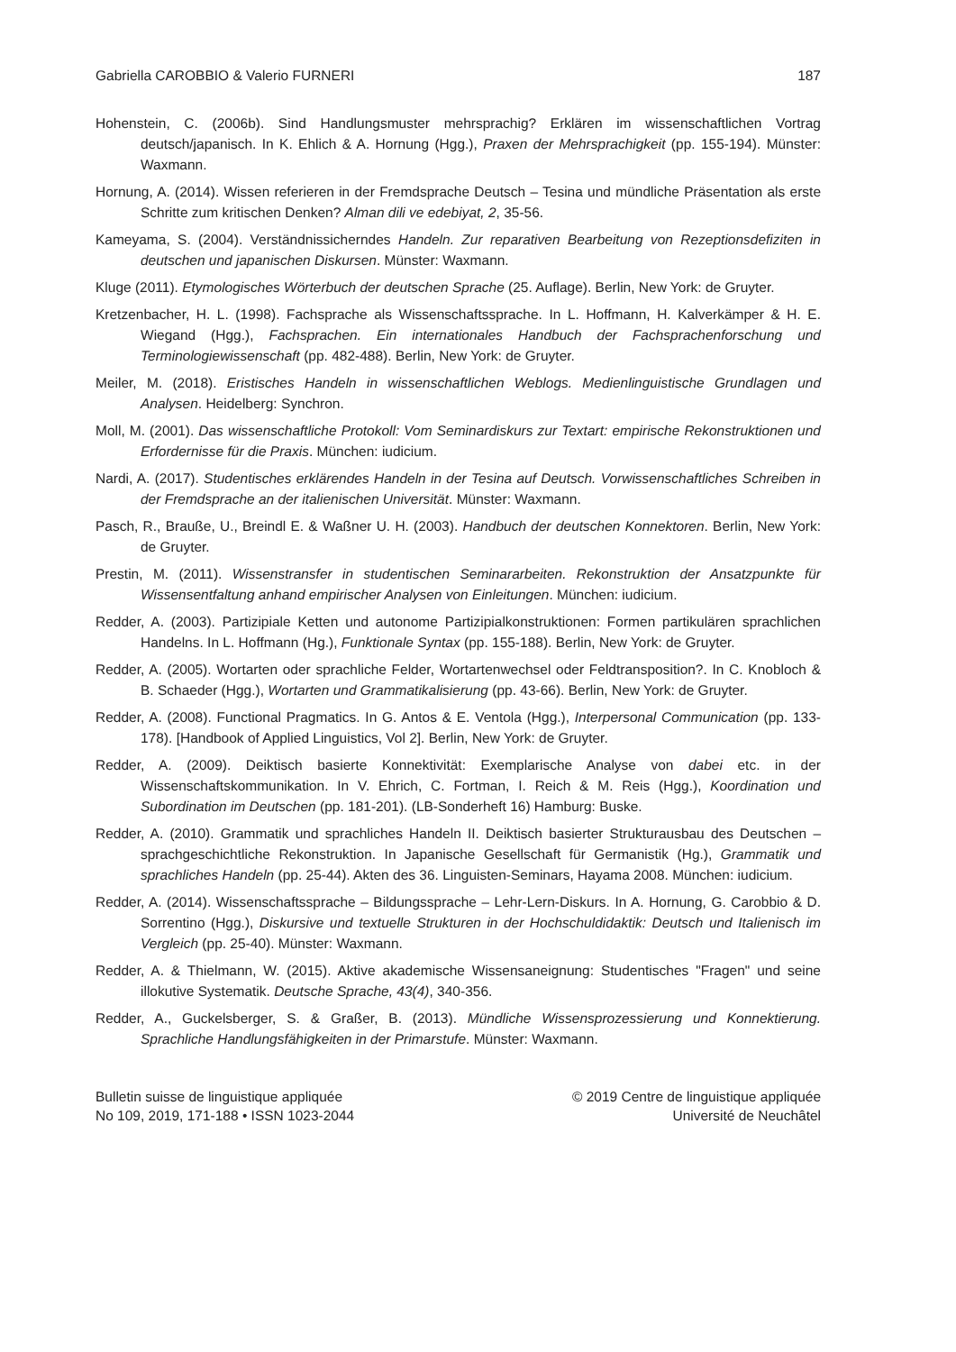Gabriella CAROBBIO & Valerio FURNERI 187
Hohenstein, C. (2006b). Sind Handlungsmuster mehrsprachig? Erklären im wissenschaftlichen Vortrag deutsch/japanisch. In K. Ehlich & A. Hornung (Hgg.), Praxen der Mehrsprachigkeit (pp. 155-194). Münster: Waxmann.
Hornung, A. (2014). Wissen referieren in der Fremdsprache Deutsch – Tesina und mündliche Präsentation als erste Schritte zum kritischen Denken? Alman dili ve edebiyat, 2, 35-56.
Kameyama, S. (2004). Verständnissicherndes Handeln. Zur reparativen Bearbeitung von Rezeptionsdefiziten in deutschen und japanischen Diskursen. Münster: Waxmann.
Kluge (2011). Etymologisches Wörterbuch der deutschen Sprache (25. Auflage). Berlin, New York: de Gruyter.
Kretzenbacher, H. L. (1998). Fachsprache als Wissenschaftssprache. In L. Hoffmann, H. Kalverkämper & H. E. Wiegand (Hgg.), Fachsprachen. Ein internationales Handbuch der Fachsprachenforschung und Terminologiewissenschaft (pp. 482-488). Berlin, New York: de Gruyter.
Meiler, M. (2018). Eristisches Handeln in wissenschaftlichen Weblogs. Medienlinguistische Grundlagen und Analysen. Heidelberg: Synchron.
Moll, M. (2001). Das wissenschaftliche Protokoll: Vom Seminardiskurs zur Textart: empirische Rekonstruktionen und Erfordernisse für die Praxis. München: iudicium.
Nardi, A. (2017). Studentisches erklärendes Handeln in der Tesina auf Deutsch. Vorwissenschaftliches Schreiben in der Fremdsprache an der italienischen Universität. Münster: Waxmann.
Pasch, R., Brauße, U., Breindl E. & Waßner U. H. (2003). Handbuch der deutschen Konnektoren. Berlin, New York: de Gruyter.
Prestin, M. (2011). Wissenstransfer in studentischen Seminararbeiten. Rekonstruktion der Ansatzpunkte für Wissensentfaltung anhand empirischer Analysen von Einleitungen. München: iudicium.
Redder, A. (2003). Partizipiale Ketten und autonome Partizipialkonstruktionen: Formen partikulären sprachlichen Handelns. In L. Hoffmann (Hg.), Funktionale Syntax (pp. 155-188). Berlin, New York: de Gruyter.
Redder, A. (2005). Wortarten oder sprachliche Felder, Wortartenwechsel oder Feldtransposition?. In C. Knobloch & B. Schaeder (Hgg.), Wortarten und Grammatikalisierung (pp. 43-66). Berlin, New York: de Gruyter.
Redder, A. (2008). Functional Pragmatics. In G. Antos & E. Ventola (Hgg.), Interpersonal Communication (pp. 133-178). [Handbook of Applied Linguistics, Vol 2]. Berlin, New York: de Gruyter.
Redder, A. (2009). Deiktisch basierte Konnektivität: Exemplarische Analyse von dabei etc. in der Wissenschaftskommunikation. In V. Ehrich, C. Fortman, I. Reich & M. Reis (Hgg.), Koordination und Subordination im Deutschen (pp. 181-201). (LB-Sonderheft 16) Hamburg: Buske.
Redder, A. (2010). Grammatik und sprachliches Handeln II. Deiktisch basierter Strukturausbau des Deutschen – sprachgeschichtliche Rekonstruktion. In Japanische Gesellschaft für Germanistik (Hg.), Grammatik und sprachliches Handeln (pp. 25-44). Akten des 36. Linguisten-Seminars, Hayama 2008. München: iudicium.
Redder, A. (2014). Wissenschaftssprache – Bildungssprache – Lehr-Lern-Diskurs. In A. Hornung, G. Carobbio & D. Sorrentino (Hgg.), Diskursive und textuelle Strukturen in der Hochschuldidaktik: Deutsch und Italienisch im Vergleich (pp. 25-40). Münster: Waxmann.
Redder, A. & Thielmann, W. (2015). Aktive akademische Wissensaneignung: Studentisches "Fragen" und seine illokutive Systematik. Deutsche Sprache, 43(4), 340-356.
Redder, A., Guckelsberger, S. & Graßer, B. (2013). Mündliche Wissensprozessierung und Konnektierung. Sprachliche Handlungsfähigkeiten in der Primarstufe. Münster: Waxmann.
Bulletin suisse de linguistique appliquée
No 109, 2019, 171-188 • ISSN 1023-2044
© 2019 Centre de linguistique appliquée
Université de Neuchâtel